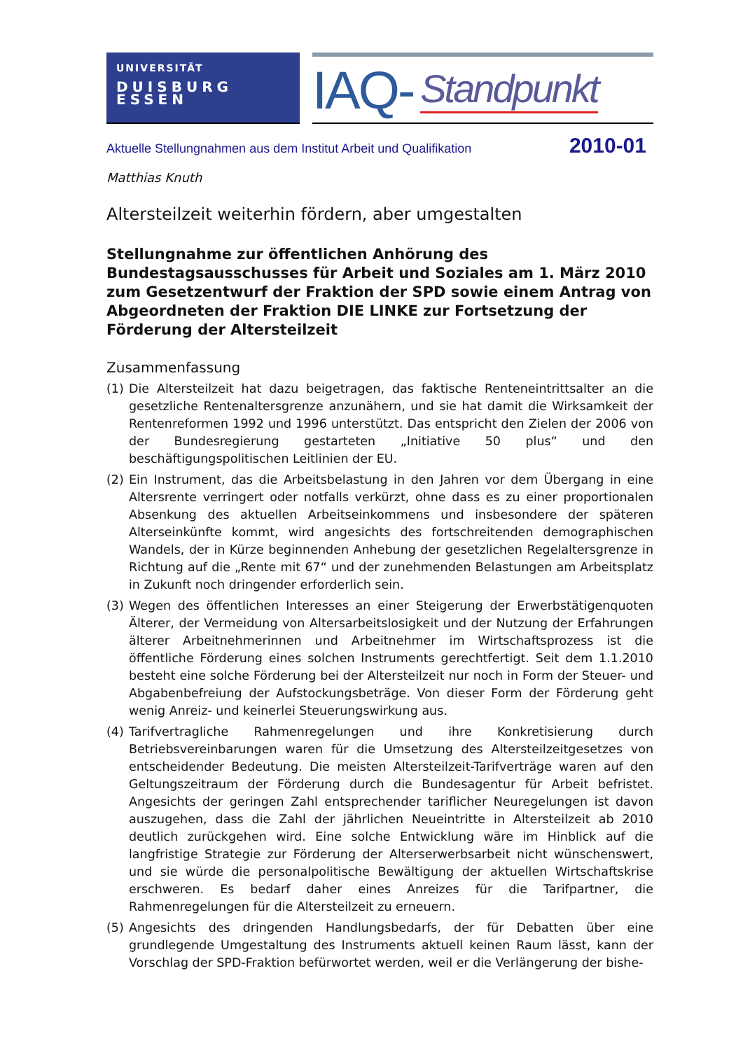UNIVERSITÄT
DUISBURG
ESSEN
IAQ- Standpunkt
Aktuelle Stellungnahmen aus dem Institut Arbeit und Qualifikation 2010-01
Matthias Knuth
Altersteilzeit weiterhin fördern, aber umgestalten
Stellungnahme zur öffentlichen Anhörung des Bundestagsausschusses für Arbeit und Soziales am 1. März 2010 zum Gesetzentwurf der Fraktion der SPD sowie einem Antrag von Abgeordneten der Fraktion DIE LINKE zur Fortsetzung der Förderung der Altersteilzeit
Zusammenfassung
(1) Die Altersteilzeit hat dazu beigetragen, das faktische Renteneintrittsalter an die gesetzliche Rentenaltersgrenze anzunähern, und sie hat damit die Wirksamkeit der Rentenreformen 1992 und 1996 unterstützt. Das entspricht den Zielen der 2006 von der Bundesregierung gestarteten „Initiative 50 plus“ und den beschäftigungspolitischen Leitlinien der EU.
(2) Ein Instrument, das die Arbeitsbelastung in den Jahren vor dem Übergang in eine Altersrente verringert oder notfalls verkürzt, ohne dass es zu einer proportionalen Absenkung des aktuellen Arbeitseinkommens und insbesondere der späteren Alterseinkünfte kommt, wird angesichts des fortschreitenden demographischen Wandels, der in Kürze beginnenden Anhebung der gesetzlichen Regelaltersgrenze in Richtung auf die „Rente mit 67“ und der zunehmenden Belastungen am Arbeitsplatz in Zukunft noch dringender erforderlich sein.
(3) Wegen des öffentlichen Interesses an einer Steigerung der Erwerbstätigenquoten Älterer, der Vermeidung von Altersarbeitslosigkeit und der Nutzung der Erfahrungen älterer Arbeitnehmerinnen und Arbeitnehmer im Wirtschaftsprozess ist die öffentliche Förderung eines solchen Instruments gerechtfertigt. Seit dem 1.1.2010 besteht eine solche Förderung bei der Altersteilzeit nur noch in Form der Steuer- und Abgabenbefreiung der Aufstockungsbeträge. Von dieser Form der Förderung geht wenig Anreiz- und keinerlei Steuerungswirkung aus.
(4) Tarifvertragliche Rahmenregelungen und ihre Konkretisierung durch Betriebsvereinbarungen waren für die Umsetzung des Altersteilzeitgesetzes von entscheidender Bedeutung. Die meisten Altersteilzeit-Tarifverträge waren auf den Geltungszeitraum der Förderung durch die Bundesagentur für Arbeit befristet. Angesichts der geringen Zahl entsprechender tariflicher Neuregelungen ist davon auszugehen, dass die Zahl der jährlichen Neueintritte in Altersteilzeit ab 2010 deutlich zurückgehen wird. Eine solche Entwicklung wäre im Hinblick auf die langfristige Strategie zur Förderung der Alterserwerbsarbeit nicht wünschenswert, und sie würde die personalpolitische Bewältigung der aktuellen Wirtschaftskrise erschweren. Es bedarf daher eines Anreizes für die Tarifpartner, die Rahmenregelungen für die Altersteilzeit zu erneuern.
(5) Angesichts des dringenden Handlungsbedarfs, der für Debatten über eine grundlegende Umgestaltung des Instruments aktuell keinen Raum lässt, kann der Vorschlag der SPD-Fraktion befürwortet werden, weil er die Verlängerung der bishe-